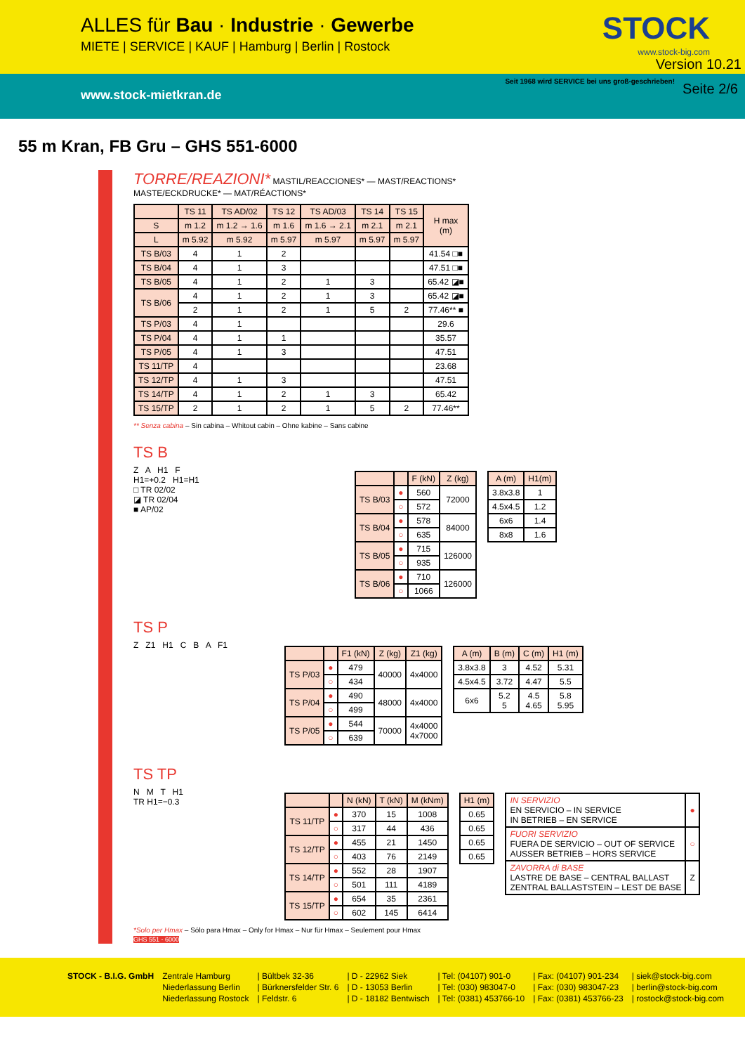ALLES für Bau · Industrie · Gewerbe
MIETE | SERVICE | KAUF | Hamburg | Berlin | Rostock
STOCK
www.stock-big.com
Version 10.21
www.stock-mietkran.de Seite 2/6
Seit 1968 wird SERVICE bei uns groß-geschrieben!
55 m Kran, FB Gru – GHS 551-6000
TORRE/REAZIONI* MASTIL/REACCIONES* — MAST/REACTIONS*
MASTE/ECKDRUCKE* — MAT/RÉACTIONS*
| | TS 11 | TS AD/02 | TS 12 | TS AD/03 | TS 14 | TS 15 | H max (m) |
| --- | --- | --- | --- | --- | --- | --- | --- |
| S | m 1.2 | m 1.2 → 1.6 | m 1.6 | m 1.6 → 2.1 | m 2.1 | m 2.1 | |
| L | m 5.92 | m 5.92 | m 5.97 | m 5.97 | m 5.97 | m 5.97 | |
| TS B/03 | 4 | 1 | 2 | | | | 41.54 □■ |
| TS B/04 | 4 | 1 | 3 | | | | 47.51 □■ |
| TS B/05 | 4 | 1 | 2 | 1 | 3 | | 65.42 ◪■ |
| TS B/06 | 4 | 1 | 2 | 1 | 3 | | 65.42 ◪■ |
| | 2 | 1 | 2 | 1 | 5 | 2 | 77.46** ■ |
| TS P/03 | 4 | 1 | | | | | 29.6 |
| TS P/04 | 4 | 1 | 1 | | | | 35.57 |
| TS P/05 | 4 | 1 | 3 | | | | 47.51 |
| TS 11/TP | 4 | | | | | | 23.68 |
| TS 12/TP | 4 | 1 | 3 | | | | 47.51 |
| TS 14/TP | 4 | 1 | 2 | 1 | 3 | | 65.42 |
| TS 15/TP | 2 | 1 | 2 | 1 | 5 | 2 | 77.46** |
** Senza cabina – Sin cabina – Whitout cabin – Ohne kabine – Sans cabine
TS B
Z A H1 F
H1=+0.2 H1=H1
□ TR 02/02
◪ TR 02/04
■ AP/02
| | | F (kN) | Z (kg) |
| --- | --- | --- | --- |
| TS B/03 | ● | 560 | 72000 |
| | ○ | 572 | |
| TS B/04 | ● | 578 | 84000 |
| | ○ | 635 | |
| TS B/05 | ● | 715 | 126000 |
| | ○ | 935 | |
| TS B/06 | ● | 710 | 126000 |
| | ○ | 1066 | |
| A (m) | H1(m) |
| --- | --- |
| 3.8x3.8 | 1 |
| 4.5x4.5 | 1.2 |
| 6x6 | 1.4 |
| 8x8 | 1.6 |
TS P
Z Z1 H1 C B A F1
| | | F1 (kN) | Z (kg) | Z1 (kg) |
| --- | --- | --- | --- | --- |
| TS P/03 | ● | 479 | 40000 | 4x4000 |
| | ○ | 434 | | |
| TS P/04 | ● | 490 | 48000 | 4x4000 |
| | ○ | 499 | | |
| TS P/05 | ● | 544 | 70000 | 4x4000 4x7000 |
| | ○ | 639 | | |
| A (m) | B (m) | C (m) | H1 (m) |
| --- | --- | --- | --- |
| 3.8x3.8 | 3 | 4.52 | 5.31 |
| 4.5x4.5 | 3.72 | 4.47 | 5.5 |
| 6x6 | 5.2 5 | 4.5 4.65 | 5.8 5.95 |
TS TP
N M T H1
TR H1=−0.3
| | | N (kN) | T (kN) | M (kNm) |
| --- | --- | --- | --- | --- |
| TS 11/TP | ● | 370 | 15 | 1008 |
| | ○ | 317 | 44 | 436 |
| TS 12/TP | ● | 455 | 21 | 1450 |
| | ○ | 403 | 76 | 2149 |
| TS 14/TP | ● | 552 | 28 | 1907 |
| | ○ | 501 | 111 | 4189 |
| TS 15/TP | ● | 654 | 35 | 2361 |
| | ○ | 602 | 145 | 6414 |
| H1 (m) |
| --- |
| 0.65 |
| 0.65 |
| 0.65 |
| 0.65 |
| IN SERVIZIO EN SERVICIO – IN SERVICE IN BETRIEB – EN SERVICE | ● |
| FUORI SERVIZIO FUERA DE SERVICIO – OUT OF SERVICE AUSSER BETRIEB – HORS SERVICE | ○ |
| ZAVORRA di BASE LASTRE DE BASE – CENTRAL BALLAST ZENTRAL BALLASTSTEIN – LEST DE BASE | Z |
*Solo per Hmax – Sólo para Hmax – Only for Hmax – Nur für Hmax – Seulement pour Hmax
GHS 551 - 6000
| STOCK - B.I.G. GmbH | Zentrale Hamburg | / Bültbek 32-36 | / D - 22962 Siek | / Tel: (04107) 901-0 | / Fax: (04107) 901-234 | / siek@stock-big.com |
| | Niederlassung Berlin | / Bürknersfelder Str. 6 | / D - 13053 Berlin | / Tel: (030) 983047-0 | / Fax: (030) 983047-23 | / berlin@stock-big.com |
| | Niederlassung Rostock | / Feldstr. 6 | / D - 18182 Bentwisch | / Tel: (0381) 453766-10 | / Fax: (0381) 453766-23 | / rostock@stock-big.com |